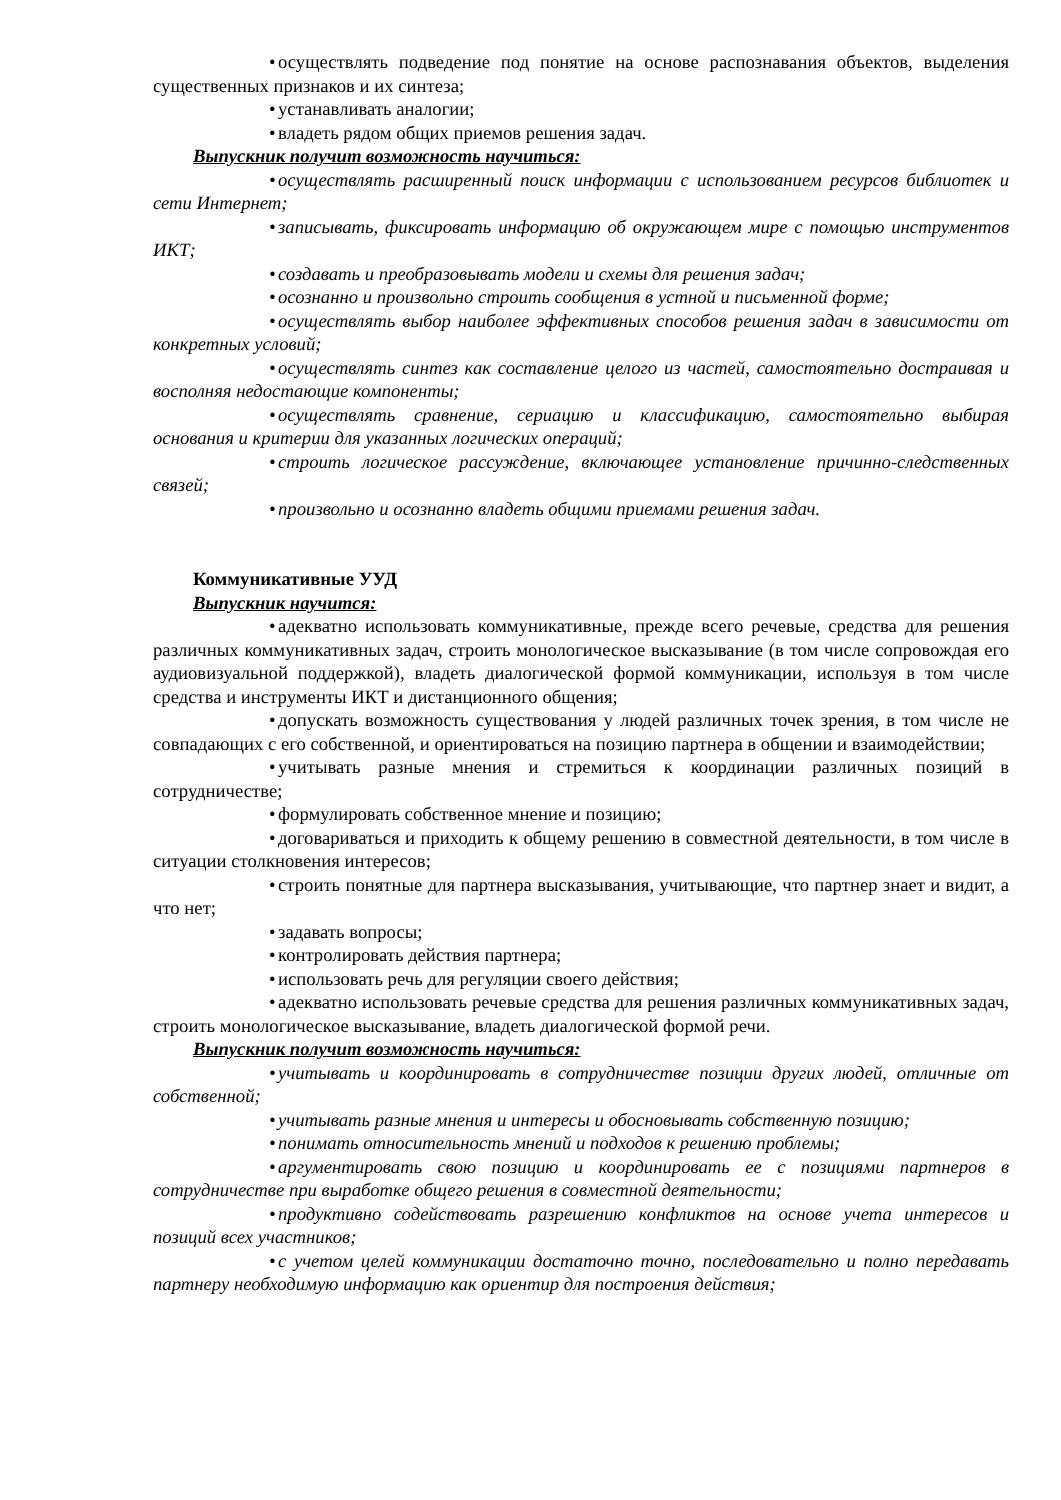• осуществлять подведение под понятие на основе распознавания объектов, выделения существенных признаков и их синтеза;
• устанавливать аналогии;
• владеть рядом общих приемов решения задач.
Выпускник получит возможность научиться:
• осуществлять расширенный поиск информации с использованием ресурсов библиотек и сети Интернет;
• записывать, фиксировать информацию об окружающем мире с помощью инструментов ИКТ;
• создавать и преобразовывать модели и схемы для решения задач;
• осознанно и произвольно строить сообщения в устной и письменной форме;
• осуществлять выбор наиболее эффективных способов решения задач в зависимости от конкретных условий;
• осуществлять синтез как составление целого из частей, самостоятельно достраивая и восполняя недостающие компоненты;
• осуществлять сравнение, сериацию и классификацию, самостоятельно выбирая основания и критерии для указанных логических операций;
• строить логическое рассуждение, включающее установление причинно-следственных связей;
• произвольно и осознанно владеть общими приемами решения задач.
Коммуникативные УУД
Выпускник научится:
• адекватно использовать коммуникативные, прежде всего речевые, средства для решения различных коммуникативных задач, строить монологическое высказывание (в том числе сопровождая его аудиовизуальной поддержкой), владеть диалогической формой коммуникации, используя в том числе средства и инструменты ИКТ и дистанционного общения;
• допускать возможность существования у людей различных точек зрения, в том числе не совпадающих с его собственной, и ориентироваться на позицию партнера в общении и взаимодействии;
• учитывать разные мнения и стремиться к координации различных позиций в сотрудничестве;
• формулировать собственное мнение и позицию;
• договариваться и приходить к общему решению в совместной деятельности, в том числе в ситуации столкновения интересов;
• строить понятные для партнера высказывания, учитывающие, что партнер знает и видит, а что нет;
• задавать вопросы;
• контролировать действия партнера;
• использовать речь для регуляции своего действия;
• адекватно использовать речевые средства для решения различных коммуникативных задач, строить монологическое высказывание, владеть диалогической формой речи.
Выпускник получит возможность научиться:
• учитывать и координировать в сотрудничестве позиции других людей, отличные от собственной;
• учитывать разные мнения и интересы и обосновывать собственную позицию;
• понимать относительность мнений и подходов к решению проблемы;
• аргументировать свою позицию и координировать ее с позициями партнеров в сотрудничестве при выработке общего решения в совместной деятельности;
• продуктивно содействовать разрешению конфликтов на основе учета интересов и позиций всех участников;
• с учетом целей коммуникации достаточно точно, последовательно и полно передавать партнеру необходимую информацию как ориентир для построения действия;